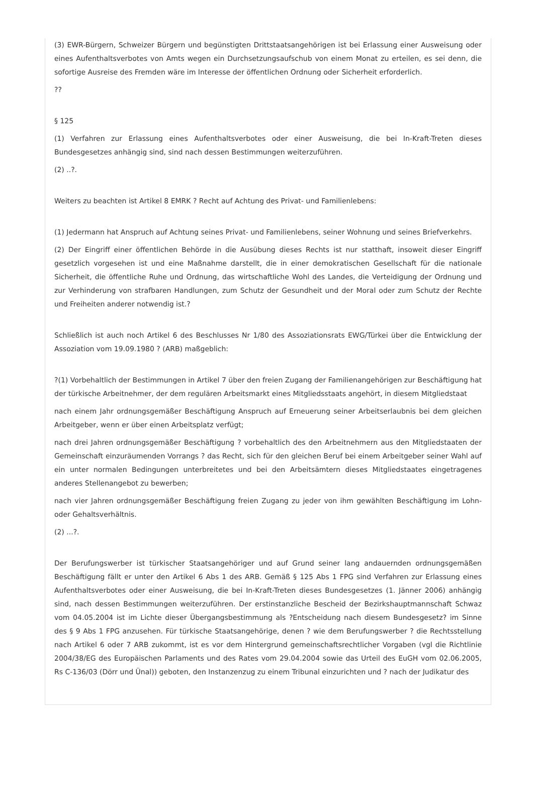(3) EWR-Bürgern, Schweizer Bürgern und begünstigten Drittstaatsangehörigen ist bei Erlassung einer Ausweisung oder eines Aufenthaltsverbotes von Amts wegen ein Durchsetzungsaufschub von einem Monat zu erteilen, es sei denn, die sofortige Ausreise des Fremden wäre im Interesse der öffentlichen Ordnung oder Sicherheit erforderlich.
??
§ 125
(1) Verfahren zur Erlassung eines Aufenthaltsverbotes oder einer Ausweisung, die bei In-Kraft-Treten dieses Bundesgesetzes anhängig sind, sind nach dessen Bestimmungen weiterzuführen.
(2) ..?.
Weiters zu beachten ist Artikel 8 EMRK ? Recht auf Achtung des Privat- und Familienlebens:
(1) Jedermann hat Anspruch auf Achtung seines Privat- und Familienlebens, seiner Wohnung und seines Briefverkehrs.
(2) Der Eingriff einer öffentlichen Behörde in die Ausübung dieses Rechts ist nur statthaft, insoweit dieser Eingriff gesetzlich vorgesehen ist und eine Maßnahme darstellt, die in einer demokratischen Gesellschaft für die nationale Sicherheit, die öffentliche Ruhe und Ordnung, das wirtschaftliche Wohl des Landes, die Verteidigung der Ordnung und zur Verhinderung von strafbaren Handlungen, zum Schutz der Gesundheit und der Moral oder zum Schutz der Rechte und Freiheiten anderer notwendig ist.?
Schließlich ist auch noch Artikel 6 des Beschlusses Nr 1/80 des Assoziationsrats EWG/Türkei über die Entwicklung der Assoziation vom 19.09.1980 ? (ARB) maßgeblich:
?(1) Vorbehaltlich der Bestimmungen in Artikel 7 über den freien Zugang der Familienangehörigen zur Beschäftigung hat der türkische Arbeitnehmer, der dem regulären Arbeitsmarkt eines Mitgliedsstaats angehört, in diesem Mitgliedstaat
nach einem Jahr ordnungsgemäßer Beschäftigung Anspruch auf Erneuerung seiner Arbeitserlaubnis bei dem gleichen Arbeitgeber, wenn er über einen Arbeitsplatz verfügt;
nach drei Jahren ordnungsgemäßer Beschäftigung ? vorbehaltlich des den Arbeitnehmern aus den Mitgliedstaaten der Gemeinschaft einzuräumenden Vorrangs ? das Recht, sich für den gleichen Beruf bei einem Arbeitgeber seiner Wahl auf ein unter normalen Bedingungen unterbreitetes und bei den Arbeitsämtern dieses Mitgliedstaates eingetragenes anderes Stellenangebot zu bewerben;
nach vier Jahren ordnungsgemäßer Beschäftigung freien Zugang zu jeder von ihm gewählten Beschäftigung im Lohn- oder Gehaltsverhältnis.
(2) ...?.
Der Berufungswerber ist türkischer Staatsangehöriger und auf Grund seiner lang andauernden ordnungsgemäßen Beschäftigung fällt er unter den Artikel 6 Abs 1 des ARB. Gemäß § 125 Abs 1 FPG sind Verfahren zur Erlassung eines Aufenthaltsverbotes oder einer Ausweisung, die bei In-Kraft-Treten dieses Bundesgesetzes (1. Jänner 2006) anhängig sind, nach dessen Bestimmungen weiterzuführen. Der erstinstanzliche Bescheid der Bezirkshauptmannschaft Schwaz vom 04.05.2004 ist im Lichte dieser Übergangsbestimmung als ?Entscheidung nach diesem Bundesgesetz? im Sinne des § 9 Abs 1 FPG anzusehen. Für türkische Staatsangehörige, denen ? wie dem Berufungswerber ? die Rechtsstellung nach Artikel 6 oder 7 ARB zukommt, ist es vor dem Hintergrund gemeinschaftsrechtlicher Vorgaben (vgl die Richtlinie 2004/38/EG des Europäischen Parlaments und des Rates vom 29.04.2004 sowie das Urteil des EuGH vom 02.06.2005, Rs C-136/03 (Dörr und Ünal)) geboten, den Instanzenzug zu einem Tribunal einzurichten und ? nach der Judikatur des